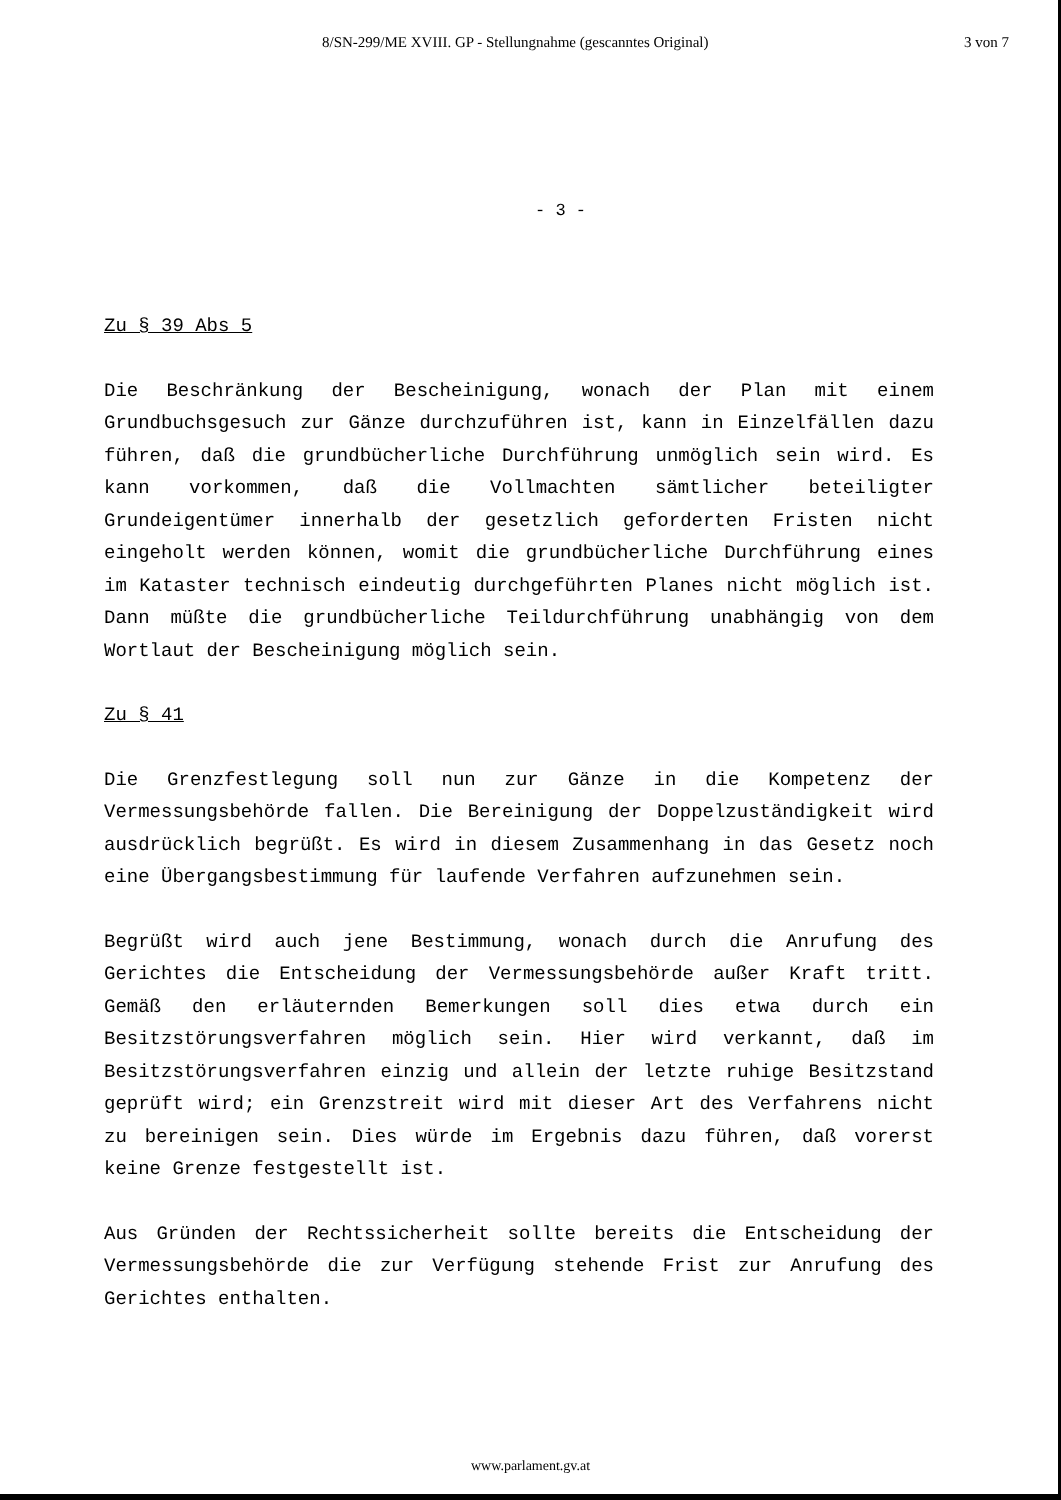8/SN-299/ME XVIII. GP - Stellungnahme (gescanntes Original) 3 von 7
- 3 -
Zu § 39 Abs 5
Die Beschränkung der Bescheinigung, wonach der Plan mit einem Grundbuchsgesuch zur Gänze durchzuführen ist, kann in Einzelfällen dazu führen, daß die grundbücherliche Durchführung unmöglich sein wird. Es kann vorkommen, daß die Vollmachten sämtlicher beteiligter Grundeigentümer innerhalb der gesetzlich geforderten Fristen nicht eingeholt werden können, womit die grundbücherliche Durchführung eines im Kataster technisch eindeutig durchgeführten Planes nicht möglich ist. Dann müßte die grundbücherliche Teildurchführung unabhängig von dem Wortlaut der Bescheinigung möglich sein.
Zu § 41
Die Grenzfestlegung soll nun zur Gänze in die Kompetenz der Vermessungsbehörde fallen. Die Bereinigung der Doppelzuständigkeit wird ausdrücklich begrüßt. Es wird in diesem Zusammenhang in das Gesetz noch eine Übergangsbestimmung für laufende Verfahren aufzunehmen sein.
Begrüßt wird auch jene Bestimmung, wonach durch die Anrufung des Gerichtes die Entscheidung der Vermessungsbehörde außer Kraft tritt. Gemäß den erläuternden Bemerkungen soll dies etwa durch ein Besitzstörungsverfahren möglich sein. Hier wird verkannt, daß im Besitzstörungsverfahren einzig und allein der letzte ruhige Besitzstand geprüft wird; ein Grenzstreit wird mit dieser Art des Verfahrens nicht zu bereinigen sein. Dies würde im Ergebnis dazu führen, daß vorerst keine Grenze festgestellt ist.
Aus Gründen der Rechtssicherheit sollte bereits die Entscheidung der Vermessungsbehörde die zur Verfügung stehende Frist zur Anrufung des Gerichtes enthalten.
www.parlament.gv.at